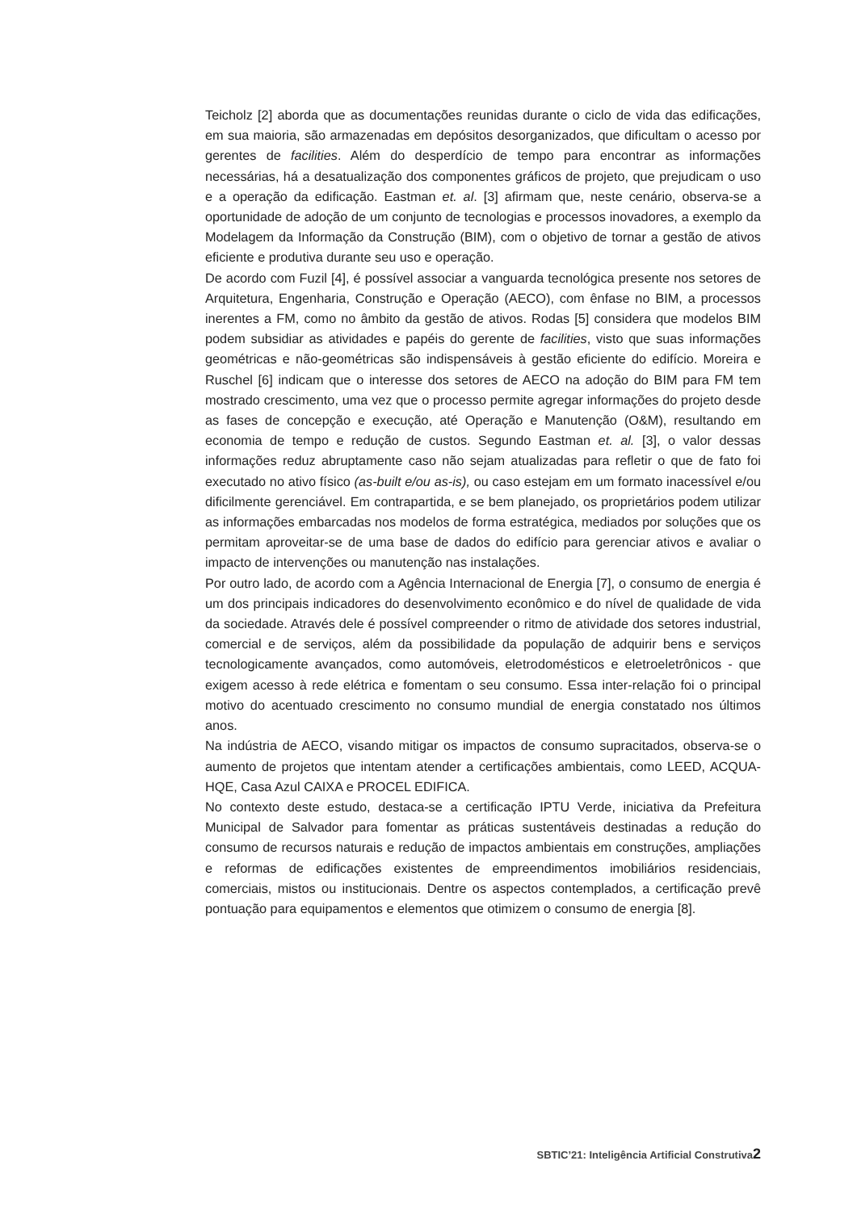Teicholz [2] aborda que as documentações reunidas durante o ciclo de vida das edificações, em sua maioria, são armazenadas em depósitos desorganizados, que dificultam o acesso por gerentes de facilities. Além do desperdício de tempo para encontrar as informações necessárias, há a desatualização dos componentes gráficos de projeto, que prejudicam o uso e a operação da edificação. Eastman et. al. [3] afirmam que, neste cenário, observa-se a oportunidade de adoção de um conjunto de tecnologias e processos inovadores, a exemplo da Modelagem da Informação da Construção (BIM), com o objetivo de tornar a gestão de ativos eficiente e produtiva durante seu uso e operação.
De acordo com Fuzil [4], é possível associar a vanguarda tecnológica presente nos setores de Arquitetura, Engenharia, Construção e Operação (AECO), com ênfase no BIM, a processos inerentes a FM, como no âmbito da gestão de ativos. Rodas [5] considera que modelos BIM podem subsidiar as atividades e papéis do gerente de facilities, visto que suas informações geométricas e não-geométricas são indispensáveis à gestão eficiente do edifício. Moreira e Ruschel [6] indicam que o interesse dos setores de AECO na adoção do BIM para FM tem mostrado crescimento, uma vez que o processo permite agregar informações do projeto desde as fases de concepção e execução, até Operação e Manutenção (O&M), resultando em economia de tempo e redução de custos. Segundo Eastman et. al. [3], o valor dessas informações reduz abruptamente caso não sejam atualizadas para refletir o que de fato foi executado no ativo físico (as-built e/ou as-is), ou caso estejam em um formato inacessível e/ou dificilmente gerenciável. Em contrapartida, e se bem planejado, os proprietários podem utilizar as informações embarcadas nos modelos de forma estratégica, mediados por soluções que os permitam aproveitar-se de uma base de dados do edifício para gerenciar ativos e avaliar o impacto de intervenções ou manutenção nas instalações.
Por outro lado, de acordo com a Agência Internacional de Energia [7], o consumo de energia é um dos principais indicadores do desenvolvimento econômico e do nível de qualidade de vida da sociedade. Através dele é possível compreender o ritmo de atividade dos setores industrial, comercial e de serviços, além da possibilidade da população de adquirir bens e serviços tecnologicamente avançados, como automóveis, eletrodomésticos e eletroeletrônicos - que exigem acesso à rede elétrica e fomentam o seu consumo. Essa inter-relação foi o principal motivo do acentuado crescimento no consumo mundial de energia constatado nos últimos anos.
Na indústria de AECO, visando mitigar os impactos de consumo supracitados, observa-se o aumento de projetos que intentam atender a certificações ambientais, como LEED, ACQUA-HQE, Casa Azul CAIXA e PROCEL EDIFICA.
No contexto deste estudo, destaca-se a certificação IPTU Verde, iniciativa da Prefeitura Municipal de Salvador para fomentar as práticas sustentáveis destinadas a redução do consumo de recursos naturais e redução de impactos ambientais em construções, ampliações e reformas de edificações existentes de empreendimentos imobiliários residenciais, comerciais, mistos ou institucionais. Dentre os aspectos contemplados, a certificação prevê pontuação para equipamentos e elementos que otimizem o consumo de energia [8].
SBTIC’21: Inteligência Artificial Construtiva2